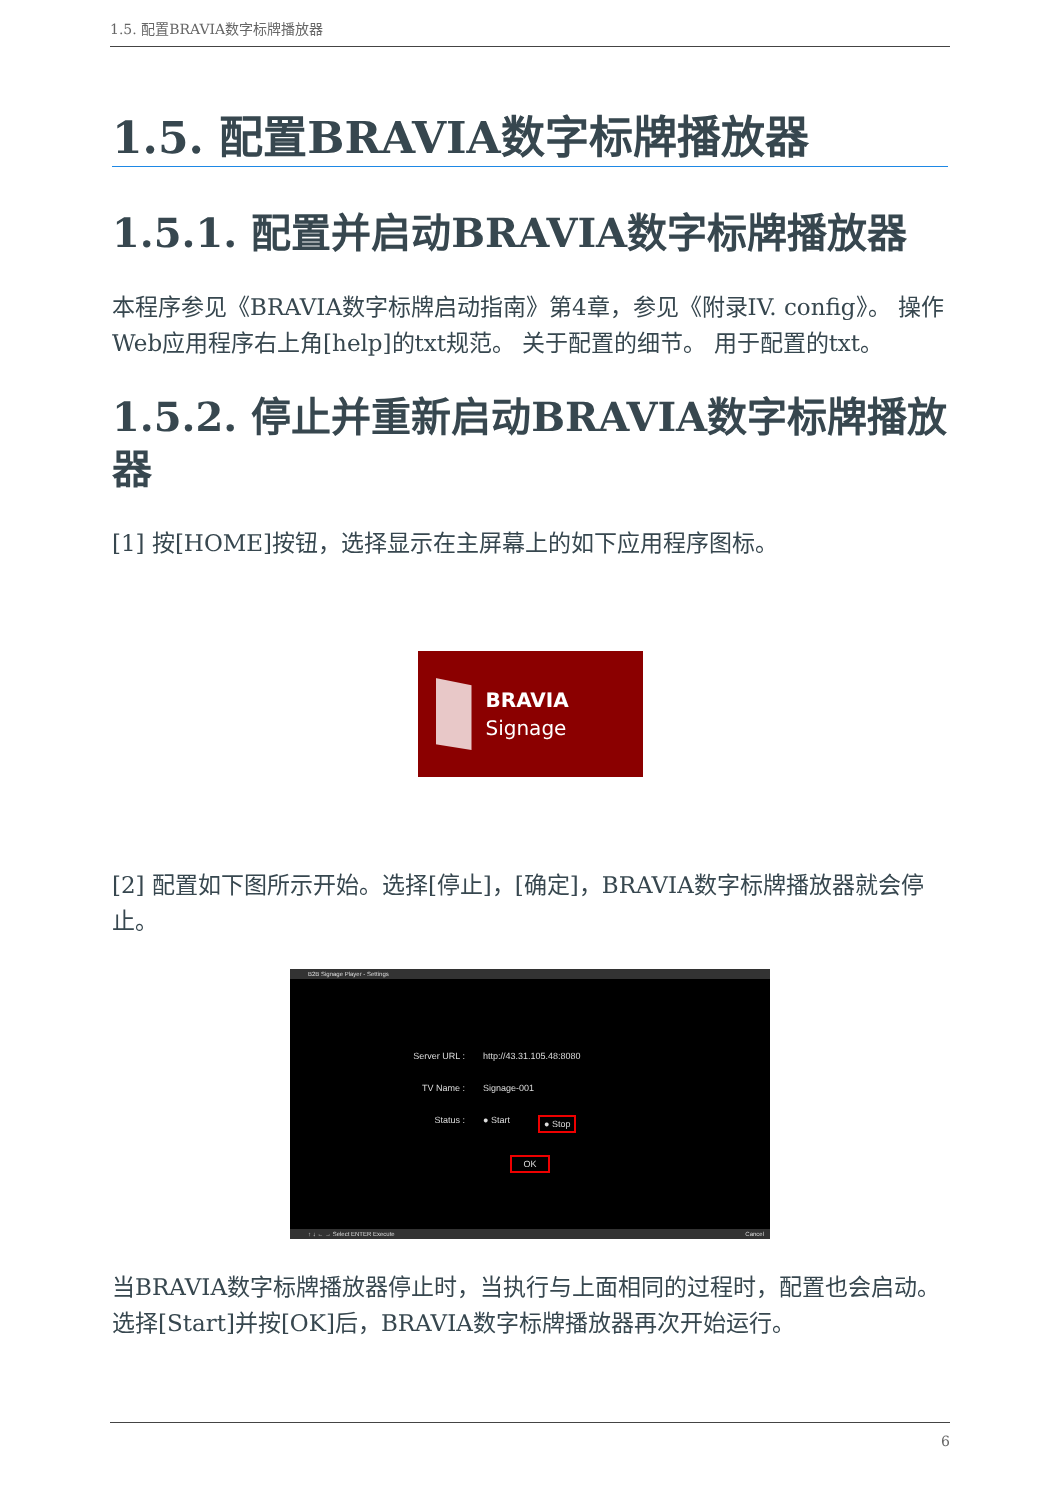1.5. 配置BRAVIA数字标牌播放器
1.5. 配置BRAVIA数字标牌播放器
1.5.1. 配置并启动BRAVIA数字标牌播放器
本程序参见《BRAVIA数字标牌启动指南》第4章，参见《附录IV. config》。 操作Web应用程序右上角[help]的txt规范。 关于配置的细节。 用于配置的txt。
1.5.2. 停止并重新启动BRAVIA数字标牌播放器
[1] 按[HOME]按钮，选择显示在主屏幕上的如下应用程序图标。
BRAVIA
Signage
[2] 配置如下图所示开始。选择[停止]，[确定]，BRAVIA数字标牌播放器就会停止。
B2B Signage Player - Settings
Server URL : http://43.31.105.48:8080
TV Name : Signage-001
Status : ● Start ● Stop
OK
↑ ↓ ← → Select ENTER Execute Cancel
当BRAVIA数字标牌播放器停止时，当执行与上面相同的过程时，配置也会启动。 选择[Start]并按[OK]后，BRAVIA数字标牌播放器再次开始运行。
6